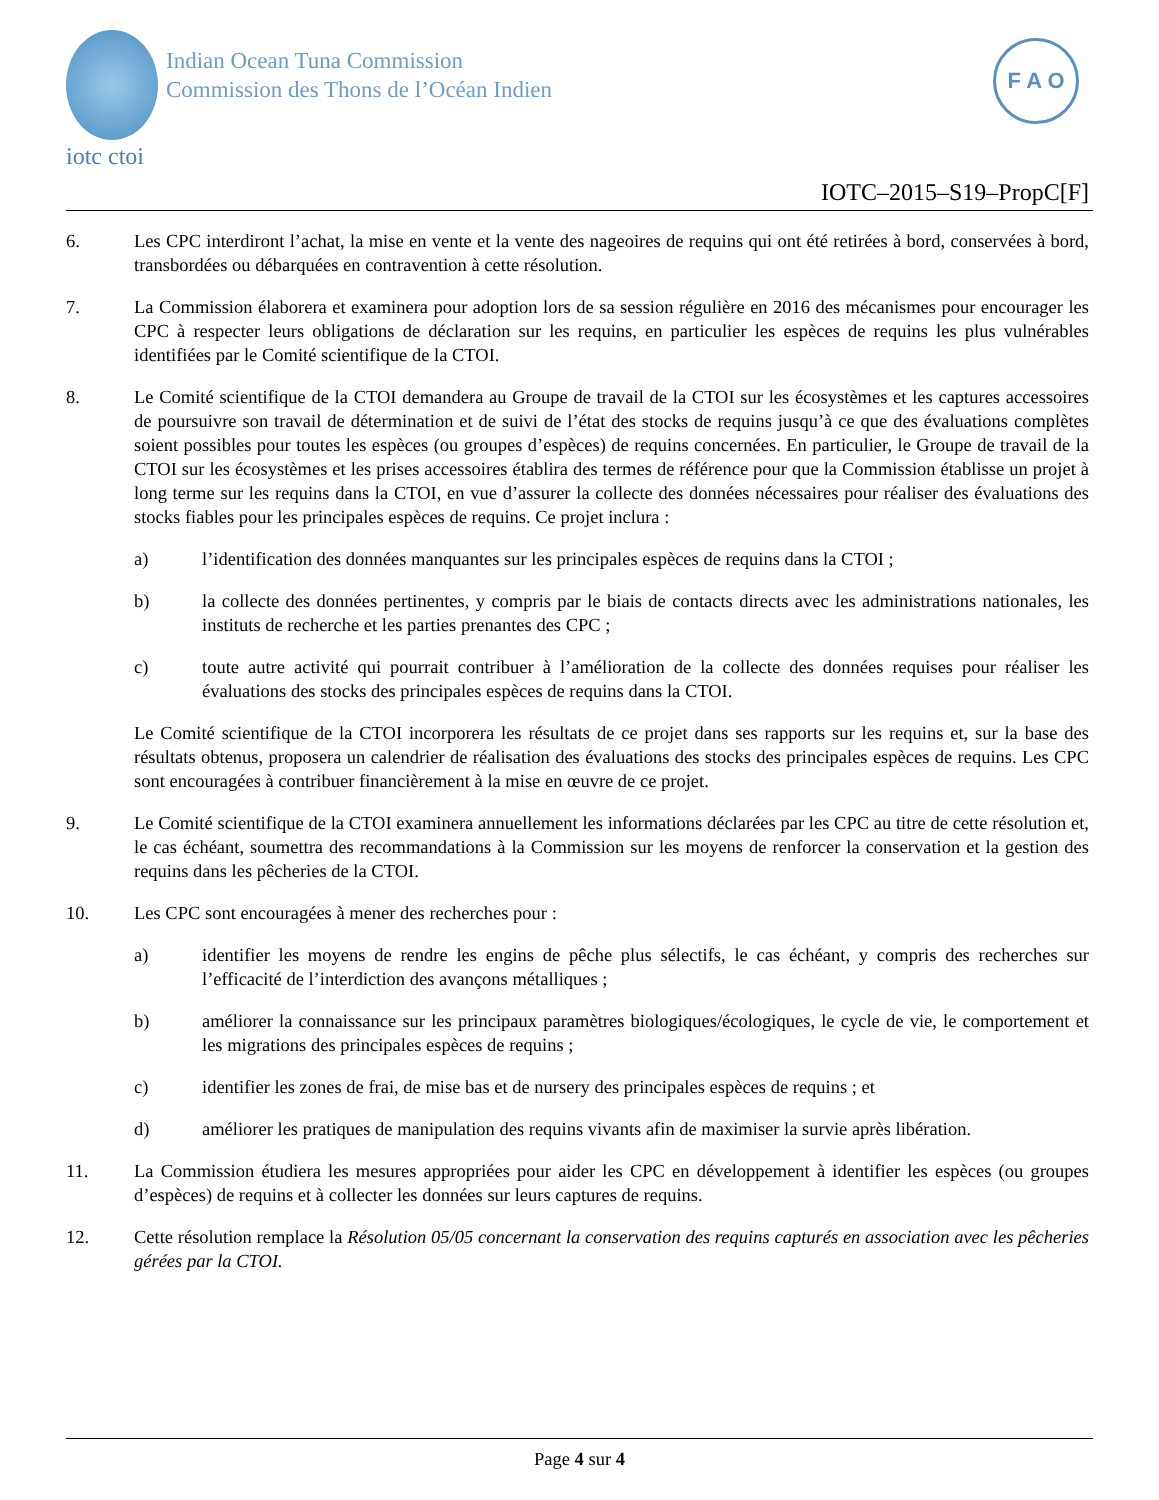Indian Ocean Tuna Commission
Commission des Thons de l’Océan Indien
iotc ctoi
F A O
IOTC–2015–S19–PropC[F]
6. Les CPC interdiront l’achat, la mise en vente et la vente des nageoires de requins qui ont été retirées à bord, conservées à bord, transbordées ou débarquées en contravention à cette résolution.
7. La Commission élaborera et examinera pour adoption lors de sa session régulière en 2016 des mécanismes pour encourager les CPC à respecter leurs obligations de déclaration sur les requins, en particulier les espèces de requins les plus vulnérables identifiées par le Comité scientifique de la CTOI.
8. Le Comité scientifique de la CTOI demandera au Groupe de travail de la CTOI sur les écosystèmes et les captures accessoires de poursuivre son travail de détermination et de suivi de l’état des stocks de requins jusqu’à ce que des évaluations complètes soient possibles pour toutes les espèces (ou groupes d’espèces) de requins concernées. En particulier, le Groupe de travail de la CTOI sur les écosystèmes et les prises accessoires établira des termes de référence pour que la Commission établisse un projet à long terme sur les requins dans la CTOI, en vue d’assurer la collecte des données nécessaires pour réaliser des évaluations des stocks fiables pour les principales espèces de requins. Ce projet inclura :
a) l’identification des données manquantes sur les principales espèces de requins dans la CTOI ;
b) la collecte des données pertinentes, y compris par le biais de contacts directs avec les administrations nationales, les instituts de recherche et les parties prenantes des CPC ;
c) toute autre activité qui pourrait contribuer à l’amélioration de la collecte des données requises pour réaliser les évaluations des stocks des principales espèces de requins dans la CTOI.
Le Comité scientifique de la CTOI incorporera les résultats de ce projet dans ses rapports sur les requins et, sur la base des résultats obtenus, proposera un calendrier de réalisation des évaluations des stocks des principales espèces de requins. Les CPC sont encouragées à contribuer financièrement à la mise en œuvre de ce projet.
9. Le Comité scientifique de la CTOI examinera annuellement les informations déclarées par les CPC au titre de cette résolution et, le cas échéant, soumettra des recommandations à la Commission sur les moyens de renforcer la conservation et la gestion des requins dans les pêcheries de la CTOI.
10. Les CPC sont encouragées à mener des recherches pour :
a) identifier les moyens de rendre les engins de pêche plus sélectifs, le cas échéant, y compris des recherches sur l’efficacité de l’interdiction des avançons métalliques ;
b) améliorer la connaissance sur les principaux paramètres biologiques/écologiques, le cycle de vie, le comportement et les migrations des principales espèces de requins ;
c) identifier les zones de frai, de mise bas et de nursery des principales espèces de requins ; et
d) améliorer les pratiques de manipulation des requins vivants afin de maximiser la survie après libération.
11. La Commission étudiera les mesures appropriées pour aider les CPC en développement à identifier les espèces (ou groupes d’espèces) de requins et à collecter les données sur leurs captures de requins.
12. Cette résolution remplace la Résolution 05/05 concernant la conservation des requins capturés en association avec les pêcheries gérées par la CTOI.
Page 4 sur 4